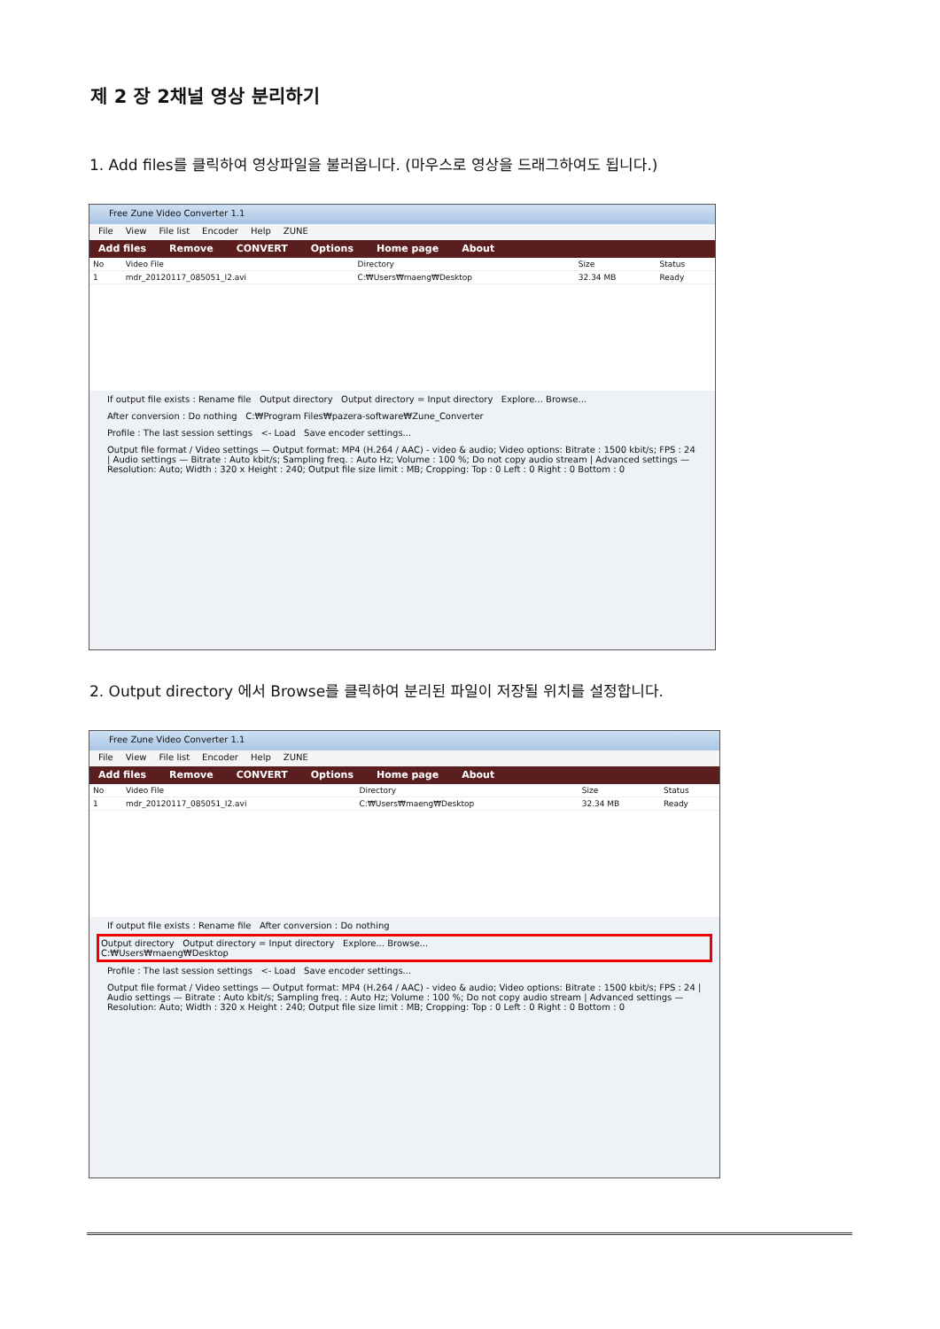제 2 장 2채널 영상 분리하기
1. Add files를 클릭하여 영상파일을 불러옵니다. (마우스로 영상을 드래그하여도 됩니다.)
Free Zune Video Converter 1.1
File View File list Encoder Help ZUNE
Add files Remove CONVERT Options Home page About
| No | Video File | Directory | Size | Status |
| --- | --- | --- | --- | --- |
| 1 | mdr_20120117_085051_I2.avi | C:₩Users₩maeng₩Desktop | 32.34 MB | Ready |
If output file exists : Rename file Output directory Output directory = Input directory Explore... Browse...
After conversion : Do nothing C:₩Program Files₩pazera-software₩Zune_Converter
Profile : The last session settings <- Load Save encoder settings...
Output file format / Video settings — Output format: MP4 (H.264 / AAC) - video & audio; Video options: Bitrate : 1500 kbit/s; FPS : 24 | Audio settings — Bitrate : Auto kbit/s; Sampling freq. : Auto Hz; Volume : 100 %; Do not copy audio stream | Advanced settings — Resolution: Auto; Width : 320 x Height : 240; Output file size limit : MB; Cropping: Top : 0 Left : 0 Right : 0 Bottom : 0
2. Output directory 에서 Browse를 클릭하여 분리된 파일이 저장될 위치를 설정합니다.
Free Zune Video Converter 1.1
File View File list Encoder Help ZUNE
Add files Remove CONVERT Options Home page About
| No | Video File | Directory | Size | Status |
| --- | --- | --- | --- | --- |
| 1 | mdr_20120117_085051_I2.avi | C:₩Users₩maeng₩Desktop | 32.34 MB | Ready |
If output file exists : Rename file After conversion : Do nothing
Output directory Output directory = Input directory Explore... Browse...
C:₩Users₩maeng₩Desktop
Profile : The last session settings <- Load Save encoder settings...
Output file format / Video settings — Output format: MP4 (H.264 / AAC) - video & audio; Video options: Bitrate : 1500 kbit/s; FPS : 24 | Audio settings — Bitrate : Auto kbit/s; Sampling freq. : Auto Hz; Volume : 100 %; Do not copy audio stream | Advanced settings — Resolution: Auto; Width : 320 x Height : 240; Output file size limit : MB; Cropping: Top : 0 Left : 0 Right : 0 Bottom : 0